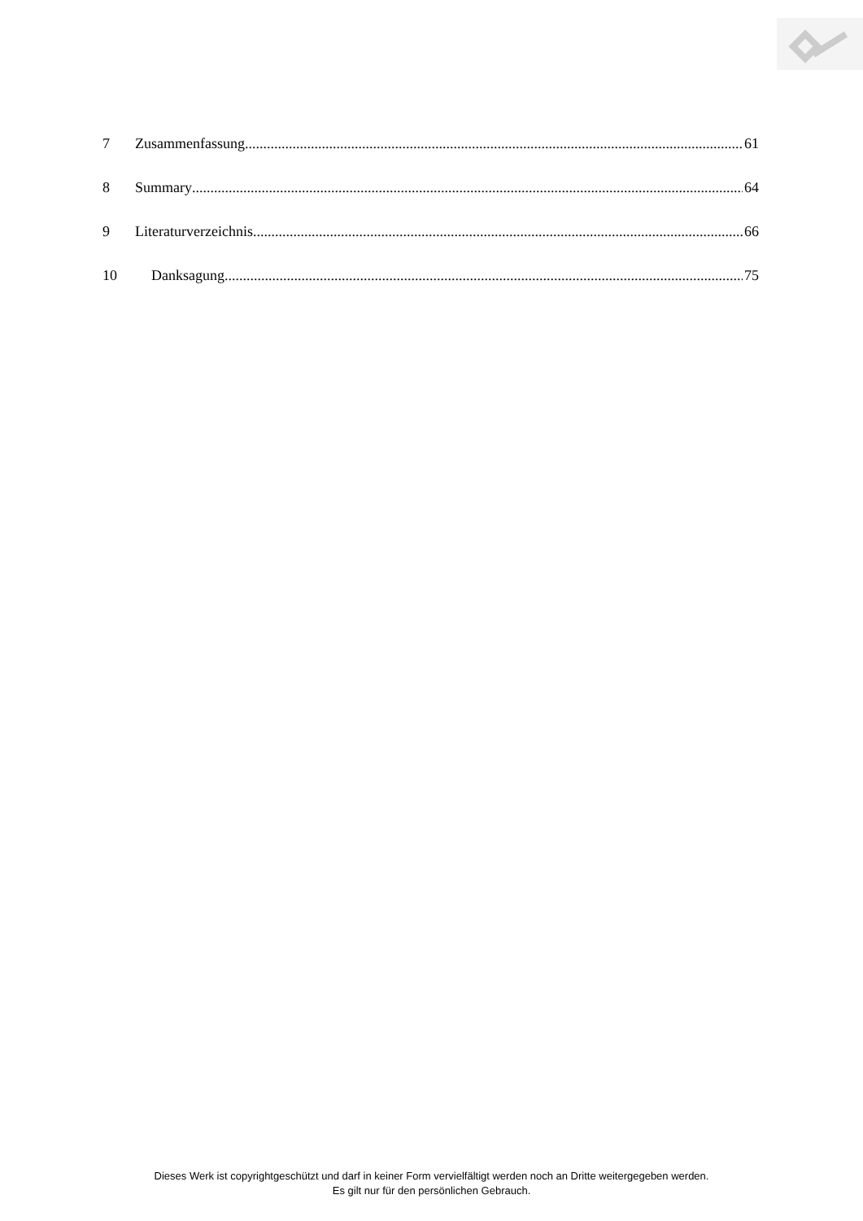7 Zusammenfassung 61
8 Summary 64
9 Literaturverzeichnis 66
10 Danksagung 75
Dieses Werk ist copyrightgeschützt und darf in keiner Form vervielfältigt werden noch an Dritte weitergegeben werden.
Es gilt nur für den persönlichen Gebrauch.